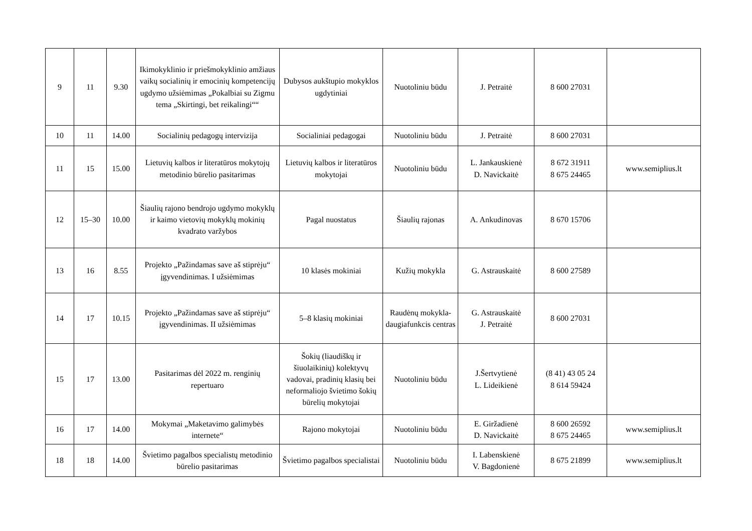| 9 | 11 | 9.30 | Ikimokyklinio ir priešmokyklinio amžiaus vaikų socialinių ir emocinių kompetencijų ugdymo užsiėmimas „Pokalbiai su Zigmu tema „Skirtingi, bet reikalingi““ | Dubysos aukštupio mokyklos ugdytiniai | Nuotoliniu būdu | J. Petraitė | 8 600 27031 | |
| 10 | 11 | 14.00 | Socialinių pedagogų intervizija | Socialiniai pedagogai | Nuotoliniu būdu | J. Petraitė | 8 600 27031 | |
| 11 | 15 | 15.00 | Lietuvių kalbos ir literatūros mokytojų metodinio būrelio pasitarimas | Lietuvių kalbos ir literatūros mokytojai | Nuotoliniu būdu | L. Jankauskienė D. Navickaitė | 8 672 31911 8 675 24465 | www.semiplius.lt |
| 12 | 15–30 | 10.00 | Šiaulių rajono bendrojo ugdymo mokyklų ir kaimo vietovių mokyklų mokinių kvadrato varžybos | Pagal nuostatus | Šiaulių rajonas | A. Ankudinovas | 8 670 15706 | |
| 13 | 16 | 8.55 | Projekto „Pažindamas save aš stiprėju“ įgyvendinimas. I užsiėmimas | 10 klasės mokiniai | Kužių mokykla | G. Astrauskaitė | 8 600 27589 | |
| 14 | 17 | 10.15 | Projekto „Pažindamas save aš stiprėju“ įgyvendinimas. II užsiėmimas | 5–8 klasių mokiniai | Raudėnų mokykla-daugiafunkcis centras | G. Astrauskaitė J. Petraitė | 8 600 27031 | |
| 15 | 17 | 13.00 | Pasitarimas dėl 2022 m. renginių repertuaro | Šokių (liaudiškų ir šiuolaikinių) kolektyvų vadovai, pradinių klasių bei neformaliojo švietimo šokių būrelių mokytojai | Nuotoliniu būdu | J.Šertvytienė L. Lideikienė | (8 41) 43 05 24 8 614 59424 | |
| 16 | 17 | 14.00 | Mokymai „Maketavimo galimybės internete“ | Rajono mokytojai | Nuotoliniu būdu | E. Giržadienė D. Navickaitė | 8 600 26592 8 675 24465 | www.semiplius.lt |
| 18 | 18 | 14.00 | Švietimo pagalbos specialistų metodinio būrelio pasitarimas | Švietimo pagalbos specialistai | Nuotoliniu būdu | I. Labenskienė V. Bagdonienė | 8 675 21899 | www.semiplius.lt |